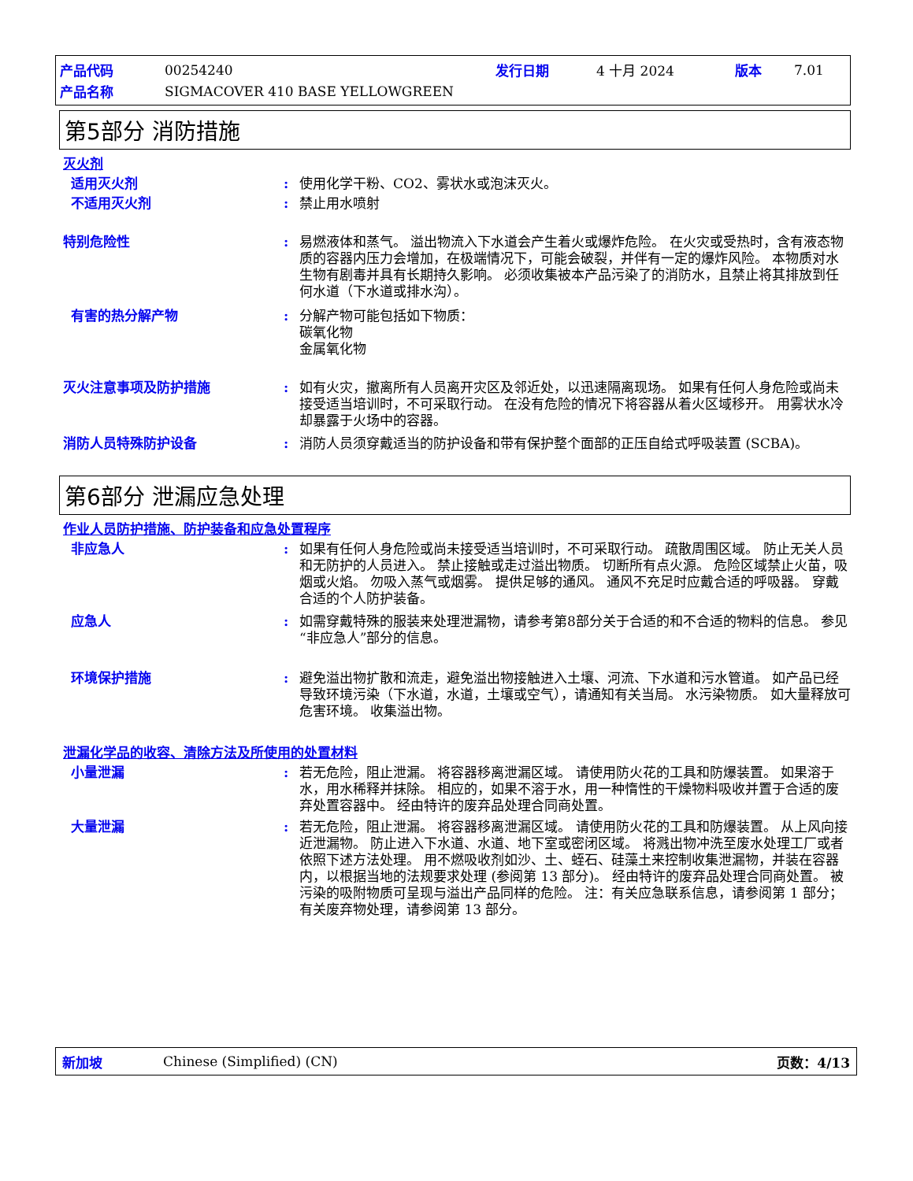| 产品代码 | 00254240 | 发行日期 | 4 十月 2024 | 版本 | 7.01 |
| 产品名称 | SIGMACOVER 410 BASE YELLOWGREEN | | | | |
第5部分 消防措施
灭火剂
适用灭火剂 : 使用化学干粉、CO2、雾状水或泡沫灭火。
不适用灭火剂 : 禁止用水喷射
特别危险性 : 易燃液体和蒸气。 溢出物流入下水道会产生着火或爆炸危险。 在火灾或受热时，含有液态物质的容器内压力会增加，在极端情况下，可能会破裂，并伴有一定的爆炸风险。 本物质对水生物有剧毒并具有长期持久影响。 必须收集被本产品污染了的消防水，且禁止将其排放到任何水道（下水道或排水沟）。
有害的热分解产物 : 分解产物可能包括如下物质：
碳氧化物
金属氧化物
灭火注意事项及防护措施 : 如有火灾，撤离所有人员离开灾区及邻近处，以迅速隔离现场。 如果有任何人身危险或尚未接受适当培训时，不可采取行动。 在没有危险的情况下将容器从着火区域移开。 用雾状水冷却暴露于火场中的容器。
消防人员特殊防护设备 : 消防人员须穿戴适当的防护设备和带有保护整个面部的正压自给式呼吸装置 (SCBA)。
第6部分 泄漏应急处理
作业人员防护措施、防护装备和应急处置程序
非应急人 : 如果有任何人身危险或尚未接受适当培训时，不可采取行动。 疏散周围区域。 防止无关人员和无防护的人员进入。 禁止接触或走过溢出物质。 切断所有点火源。 危险区域禁止火苗，吸烟或火焰。 勿吸入蒸气或烟雾。 提供足够的通风。 通风不充足时应戴合适的呼吸器。 穿戴合适的个人防护装备。
应急人 : 如需穿戴特殊的服装来处理泄漏物，请参考第8部分关于合适的和不合适的物料的信息。 参见“非应急人”部分的信息。
环境保护措施 : 避免溢出物扩散和流走，避免溢出物接触进入土壤、河流、下水道和污水管道。 如产品已经导致环境污染（下水道，水道，土壤或空气），请通知有关当局。 水污染物质。 如大量释放可危害环境。 收集溢出物。
泄漏化学品的收容、清除方法及所使用的处置材料
小量泄漏 : 若无危险，阻止泄漏。 将容器移离泄漏区域。 请使用防火花的工具和防爆装置。 如果溶于水，用水稀释并抹除。 相应的，如果不溶于水，用一种惰性的干燥物料吸收并置于合适的废弃处置容器中。 经由特许的废弃品处理合同商处置。
大量泄漏 : 若无危险，阻止泄漏。 将容器移离泄漏区域。 请使用防火花的工具和防爆装置。 从上风向接近泄漏物。 防止进入下水道、水道、地下室或密闭区域。 将溅出物冲洗至废水处理工厂或者依照下述方法处理。 用不燃吸收剂如沙、土、蛭石、硅藻土来控制收集泄漏物，并装在容器内，以根据当地的法规要求处理 (参阅第 13 部分)。 经由特许的废弃品处理合同商处置。 被污染的吸附物质可呈现与溢出产品同样的危险。 注：有关应急联系信息，请参阅第 1 部分；有关废弃物处理，请参阅第 13 部分。
新加坡 Chinese (Simplified) (CN) 页数：4/13